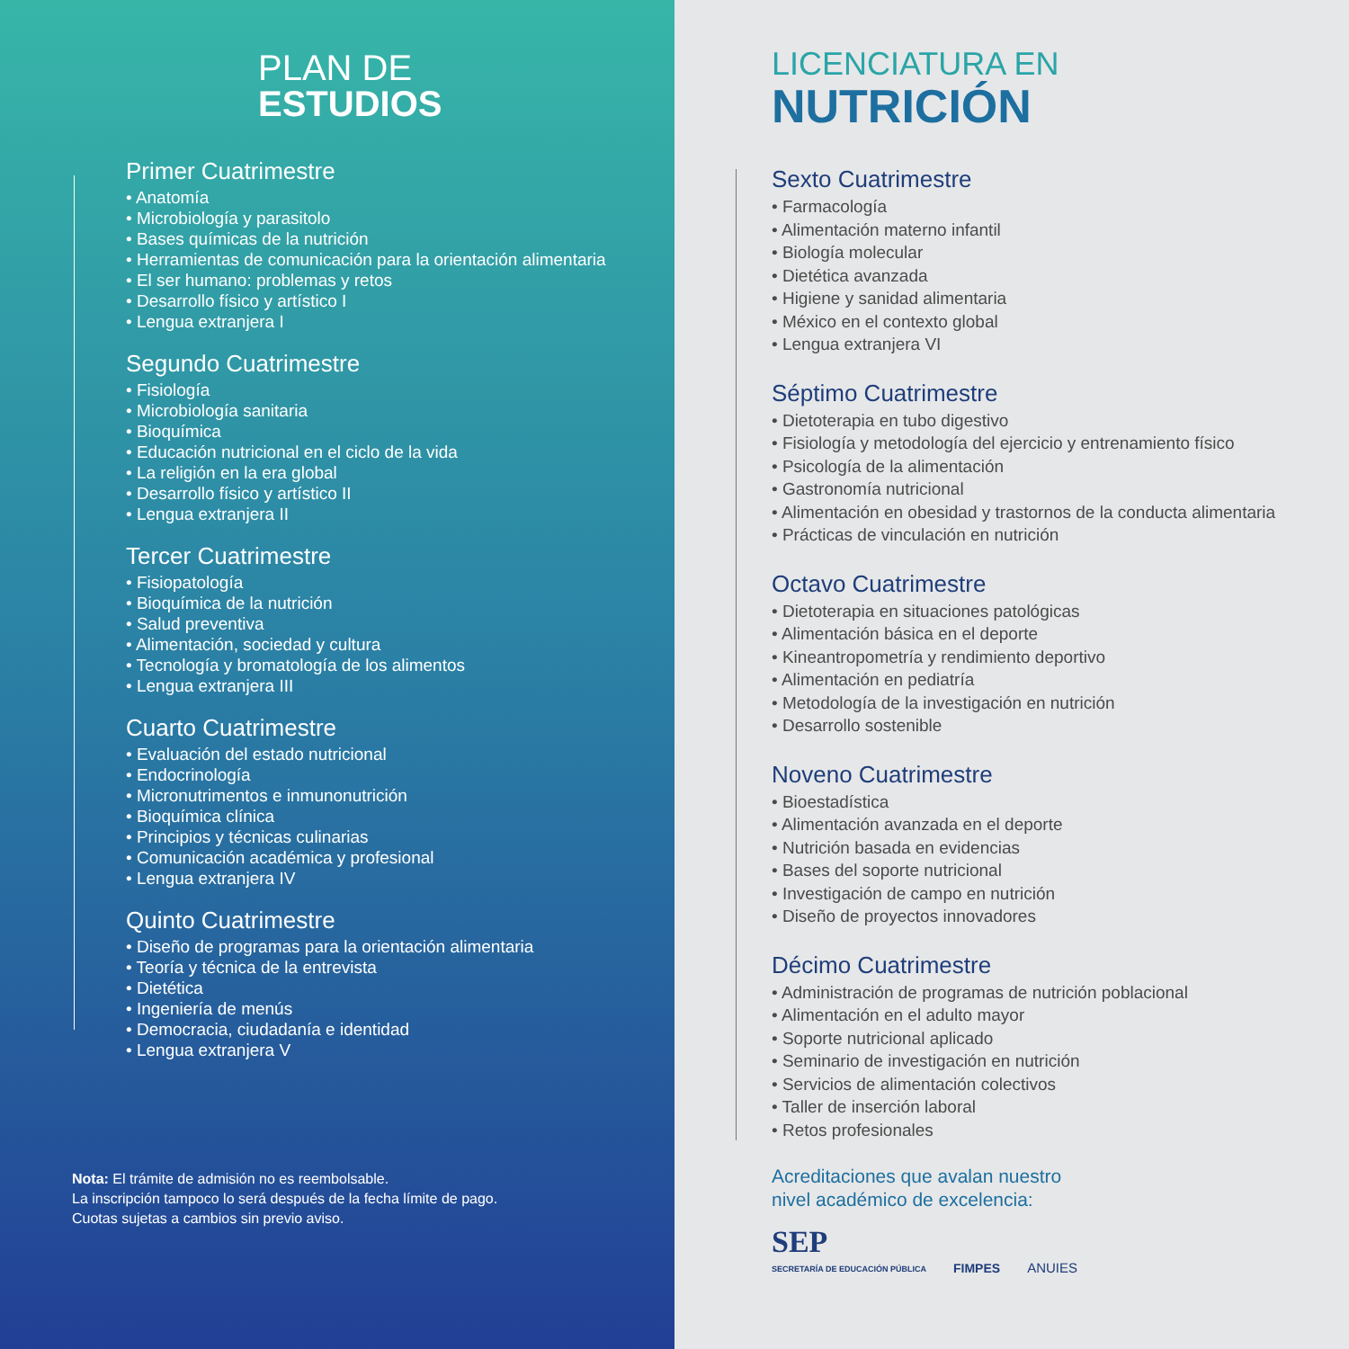PLAN DE
ESTUDIOS
Primer Cuatrimestre
• Anatomía
• Microbiología y parasitolo
• Bases químicas de la nutrición
• Herramientas de comunicación para la orientación alimentaria
• El ser humano: problemas y retos
• Desarrollo físico y artístico I
• Lengua extranjera I
Segundo Cuatrimestre
• Fisiología
• Microbiología sanitaria
• Bioquímica
• Educación nutricional en el ciclo de la vida
• La religión en la era global
• Desarrollo físico y artístico II
• Lengua extranjera II
Tercer Cuatrimestre
• Fisiopatología
• Bioquímica de la nutrición
• Salud preventiva
• Alimentación, sociedad y cultura
• Tecnología y bromatología de los alimentos
• Lengua extranjera III
Cuarto Cuatrimestre
• Evaluación del estado nutricional
• Endocrinología
• Micronutrimentos e inmunonutrición
• Bioquímica clínica
• Principios y técnicas culinarias
• Comunicación académica y profesional
• Lengua extranjera IV
Quinto Cuatrimestre
• Diseño de programas para la orientación alimentaria
• Teoría y técnica de la entrevista
• Dietética
• Ingeniería de menús
• Democracia, ciudadanía e identidad
• Lengua extranjera V
Nota: El trámite de admisión no es reembolsable.
La inscripción tampoco lo será después de la fecha límite de pago.
Cuotas sujetas a cambios sin previo aviso.
LICENCIATURA EN
NUTRICIÓN
Sexto Cuatrimestre
• Farmacología
• Alimentación materno infantil
• Biología molecular
• Dietética avanzada
• Higiene y sanidad alimentaria
• México en el contexto global
• Lengua extranjera VI
Séptimo Cuatrimestre
• Dietoterapia en tubo digestivo
• Fisiología y metodología del ejercicio y entrenamiento físico
• Psicología de la alimentación
• Gastronomía nutricional
• Alimentación en obesidad y trastornos de la conducta alimentaria
• Prácticas de vinculación en nutrición
Octavo Cuatrimestre
• Dietoterapia en situaciones patológicas
• Alimentación básica en el deporte
• Kineantropometría y rendimiento deportivo
• Alimentación en pediatría
• Metodología de la investigación en nutrición
• Desarrollo sostenible
Noveno Cuatrimestre
• Bioestadística
• Alimentación avanzada en el deporte
• Nutrición basada en evidencias
• Bases del soporte nutricional
• Investigación de campo en nutrición
• Diseño de proyectos innovadores
Décimo Cuatrimestre
• Administración de programas de nutrición poblacional
• Alimentación en el adulto mayor
• Soporte nutricional aplicado
• Seminario de investigación en nutrición
• Servicios de alimentación colectivos
• Taller de inserción laboral
• Retos profesionales
Acreditaciones que avalan nuestro
nivel académico de excelencia:
SEP
SECRETARÍA DE EDUCACIÓN PÚBLICA
FIMPES
ANUIES